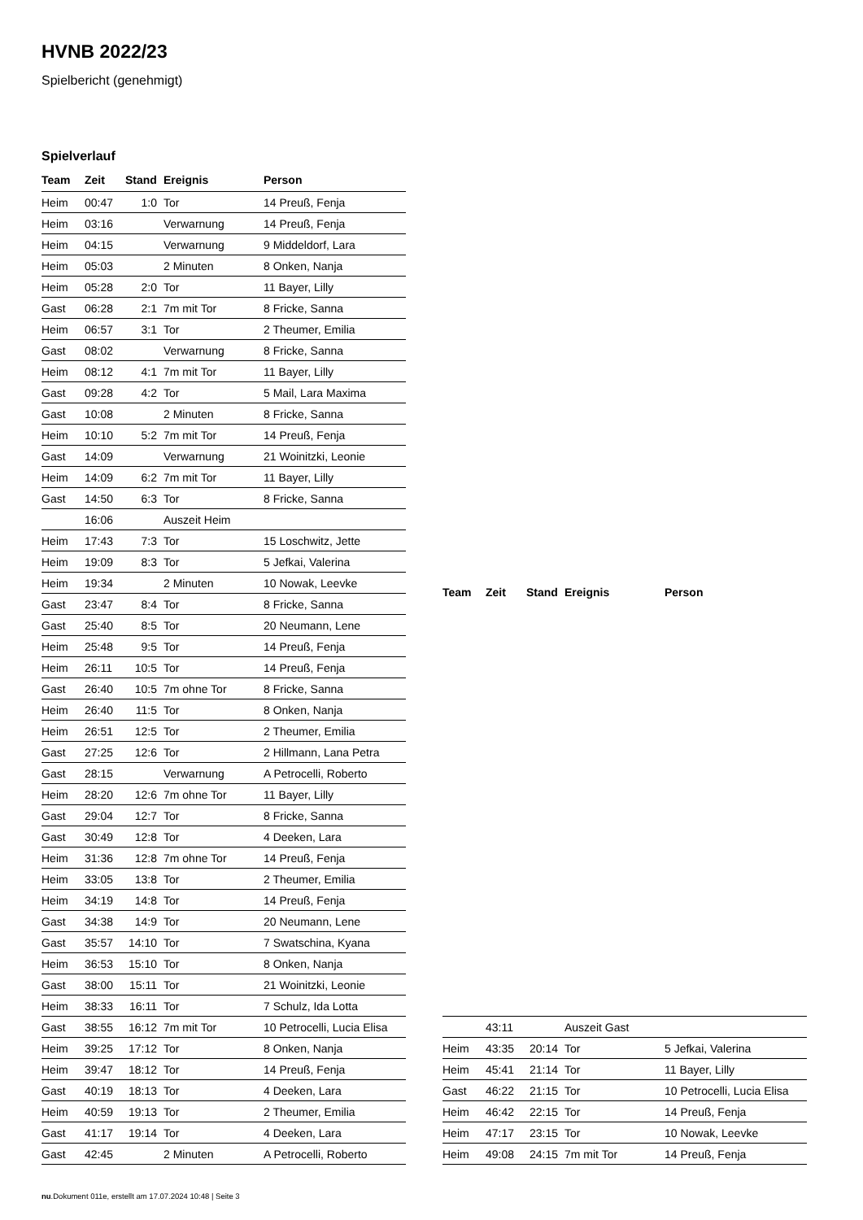HVNB 2022/23
Spielbericht (genehmigt)
Spielverlauf
| Team | Zeit | Stand | Ereignis | Person |
| --- | --- | --- | --- | --- |
| Heim | 00:47 | 1:0 | Tor | 14 Preuß, Fenja |
| Heim | 03:16 | | Verwarnung | 14 Preuß, Fenja |
| Heim | 04:15 | | Verwarnung | 9 Middeldorf, Lara |
| Heim | 05:03 | | 2 Minuten | 8 Onken, Nanja |
| Heim | 05:28 | 2:0 | Tor | 11 Bayer, Lilly |
| Gast | 06:28 | 2:1 | 7m mit Tor | 8 Fricke, Sanna |
| Heim | 06:57 | 3:1 | Tor | 2 Theumer, Emilia |
| Gast | 08:02 | | Verwarnung | 8 Fricke, Sanna |
| Heim | 08:12 | 4:1 | 7m mit Tor | 11 Bayer, Lilly |
| Gast | 09:28 | 4:2 | Tor | 5 Mail, Lara Maxima |
| Gast | 10:08 | | 2 Minuten | 8 Fricke, Sanna |
| Heim | 10:10 | 5:2 | 7m mit Tor | 14 Preuß, Fenja |
| Gast | 14:09 | | Verwarnung | 21 Woinitzki, Leonie |
| Heim | 14:09 | 6:2 | 7m mit Tor | 11 Bayer, Lilly |
| Gast | 14:50 | 6:3 | Tor | 8 Fricke, Sanna |
| | 16:06 | | Auszeit Heim | |
| Heim | 17:43 | 7:3 | Tor | 15 Loschwitz, Jette |
| Heim | 19:09 | 8:3 | Tor | 5 Jefkai, Valerina |
| Heim | 19:34 | | 2 Minuten | 10 Nowak, Leevke |
| Gast | 23:47 | 8:4 | Tor | 8 Fricke, Sanna |
| Gast | 25:40 | 8:5 | Tor | 20 Neumann, Lene |
| Heim | 25:48 | 9:5 | Tor | 14 Preuß, Fenja |
| Heim | 26:11 | 10:5 | Tor | 14 Preuß, Fenja |
| Gast | 26:40 | 10:5 | 7m ohne Tor | 8 Fricke, Sanna |
| Heim | 26:40 | 11:5 | Tor | 8 Onken, Nanja |
| Heim | 26:51 | 12:5 | Tor | 2 Theumer, Emilia |
| Gast | 27:25 | 12:6 | Tor | 2 Hillmann, Lana Petra |
| Gast | 28:15 | | Verwarnung | A Petrocelli, Roberto |
| Heim | 28:20 | 12:6 | 7m ohne Tor | 11 Bayer, Lilly |
| Gast | 29:04 | 12:7 | Tor | 8 Fricke, Sanna |
| Gast | 30:49 | 12:8 | Tor | 4 Deeken, Lara |
| Heim | 31:36 | 12:8 | 7m ohne Tor | 14 Preuß, Fenja |
| Heim | 33:05 | 13:8 | Tor | 2 Theumer, Emilia |
| Heim | 34:19 | 14:8 | Tor | 14 Preuß, Fenja |
| Gast | 34:38 | 14:9 | Tor | 20 Neumann, Lene |
| Gast | 35:57 | 14:10 | Tor | 7 Swatschina, Kyana |
| Heim | 36:53 | 15:10 | Tor | 8 Onken, Nanja |
| Gast | 38:00 | 15:11 | Tor | 21 Woinitzki, Leonie |
| Heim | 38:33 | 16:11 | Tor | 7 Schulz, Ida Lotta |
| Gast | 38:55 | 16:12 | 7m mit Tor | 10 Petrocelli, Lucia Elisa |
| Heim | 39:25 | 17:12 | Tor | 8 Onken, Nanja |
| Heim | 39:47 | 18:12 | Tor | 14 Preuß, Fenja |
| Gast | 40:19 | 18:13 | Tor | 4 Deeken, Lara |
| Heim | 40:59 | 19:13 | Tor | 2 Theumer, Emilia |
| Gast | 41:17 | 19:14 | Tor | 4 Deeken, Lara |
| Gast | 42:45 | | 2 Minuten | A Petrocelli, Roberto |
| Team | Zeit | Stand | Ereignis | Person |
| --- | --- | --- | --- | --- |
| | 43:11 | | Auszeit Gast | |
| Heim | 43:35 | 20:14 | Tor | 5 Jefkai, Valerina |
| Heim | 45:41 | 21:14 | Tor | 11 Bayer, Lilly |
| Gast | 46:22 | 21:15 | Tor | 10 Petrocelli, Lucia Elisa |
| Heim | 46:42 | 22:15 | Tor | 14 Preuß, Fenja |
| Heim | 47:17 | 23:15 | Tor | 10 Nowak, Leevke |
| Heim | 49:08 | 24:15 | 7m mit Tor | 14 Preuß, Fenja |
nu.Dokument 011e, erstellt am 17.07.2024 10:48 | Seite 3